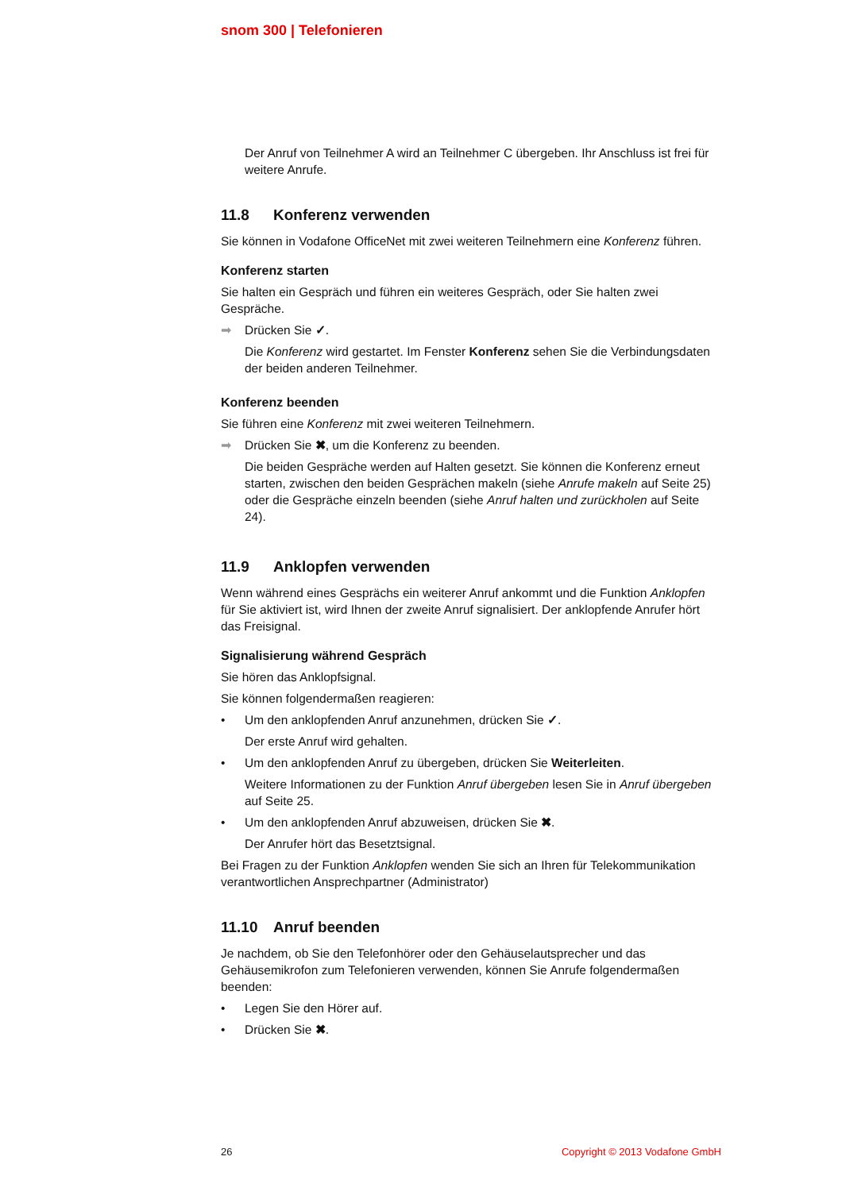snom 300 | Telefonieren
Der Anruf von Teilnehmer A wird an Teilnehmer C übergeben. Ihr Anschluss ist frei für weitere Anrufe.
11.8 Konferenz verwenden
Sie können in Vodafone OfficeNet mit zwei weiteren Teilnehmern eine Konferenz führen.
Konferenz starten
Sie halten ein Gespräch und führen ein weiteres Gespräch, oder Sie halten zwei Gespräche.
➡ Drücken Sie ✓.
Die Konferenz wird gestartet. Im Fenster Konferenz sehen Sie die Verbindungsdaten der beiden anderen Teilnehmer.
Konferenz beenden
Sie führen eine Konferenz mit zwei weiteren Teilnehmern.
➡ Drücken Sie ✖, um die Konferenz zu beenden.
Die beiden Gespräche werden auf Halten gesetzt. Sie können die Konferenz erneut starten, zwischen den beiden Gesprächen makeln (siehe Anrufe makeln auf Seite 25) oder die Gespräche einzeln beenden (siehe Anruf halten und zurückholen auf Seite 24).
11.9 Anklopfen verwenden
Wenn während eines Gesprächs ein weiterer Anruf ankommt und die Funktion Anklopfen für Sie aktiviert ist, wird Ihnen der zweite Anruf signalisiert. Der anklopfende Anrufer hört das Freisignal.
Signalisierung während Gespräch
Sie hören das Anklopfsignal.
Sie können folgendermaßen reagieren:
• Um den anklopfenden Anruf anzunehmen, drücken Sie ✓.
Der erste Anruf wird gehalten.
• Um den anklopfenden Anruf zu übergeben, drücken Sie Weiterleiten.
Weitere Informationen zu der Funktion Anruf übergeben lesen Sie in Anruf übergeben auf Seite 25.
• Um den anklopfenden Anruf abzuweisen, drücken Sie ✖.
Der Anrufer hört das Besetztsignal.
Bei Fragen zu der Funktion Anklopfen wenden Sie sich an Ihren für Telekommunikation verantwortlichen Ansprechpartner (Administrator)
11.10 Anruf beenden
Je nachdem, ob Sie den Telefonhörer oder den Gehäuselautsprecher und das Gehäusemikrofon zum Telefonieren verwenden, können Sie Anrufe folgendermaßen beenden:
• Legen Sie den Hörer auf.
• Drücken Sie ✖.
26 Copyright © 2013 Vodafone GmbH